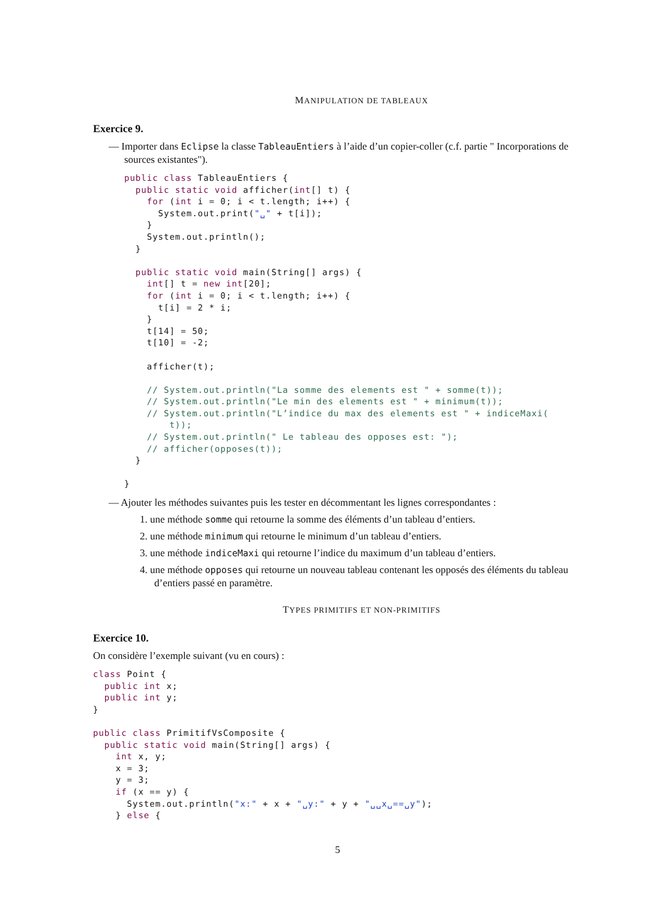MANIPULATION DE TABLEAUX
Exercice 9.
— Importer dans Eclipse la classe TableauEntiers à l’aide d’un copier-coller (c.f. partie " Incorporations de sources existantes").
public class TableauEntiers {
  public static void afficher(int[] t) {
    for (int i = 0; i < t.length; i++) {
      System.out.print("␣" + t[i]);
    }
    System.out.println();
  }

  public static void main(String[] args) {
    int[] t = new int[20];
    for (int i = 0; i < t.length; i++) {
      t[i] = 2 * i;
    }
    t[14] = 50;
    t[10] = -2;

    afficher(t);

    // System.out.println("La somme des elements est " + somme(t));
    // System.out.println("Le min des elements est " + minimum(t));
    // System.out.println("L’indice du max des elements est " + indiceMaxi(
        t));
    // System.out.println(" Le tableau des opposes est: ");
    // afficher(opposes(t));
  }

}
— Ajouter les méthodes suivantes puis les tester en décommentant les lignes correspondantes :
1. une méthode somme qui retourne la somme des éléments d’un tableau d’entiers.
2. une méthode minimum qui retourne le minimum d’un tableau d’entiers.
3. une méthode indiceMaxi qui retourne l’indice du maximum d’un tableau d’entiers.
4. une méthode opposes qui retourne un nouveau tableau contenant les opposés des éléments du tableau d’entiers passé en paramètre.
TYPES PRIMITIFS ET NON-PRIMITIFS
Exercice 10.
On considère l’exemple suivant (vu en cours) :
class Point {
  public int x;
  public int y;
}

public class PrimitifVsComposite {
  public static void main(String[] args) {
    int x, y;
    x = 3;
    y = 3;
    if (x == y) {
      System.out.println("x:" + x + "␣y:" + y + "␣␣x␣==␣y");
    } else {
5